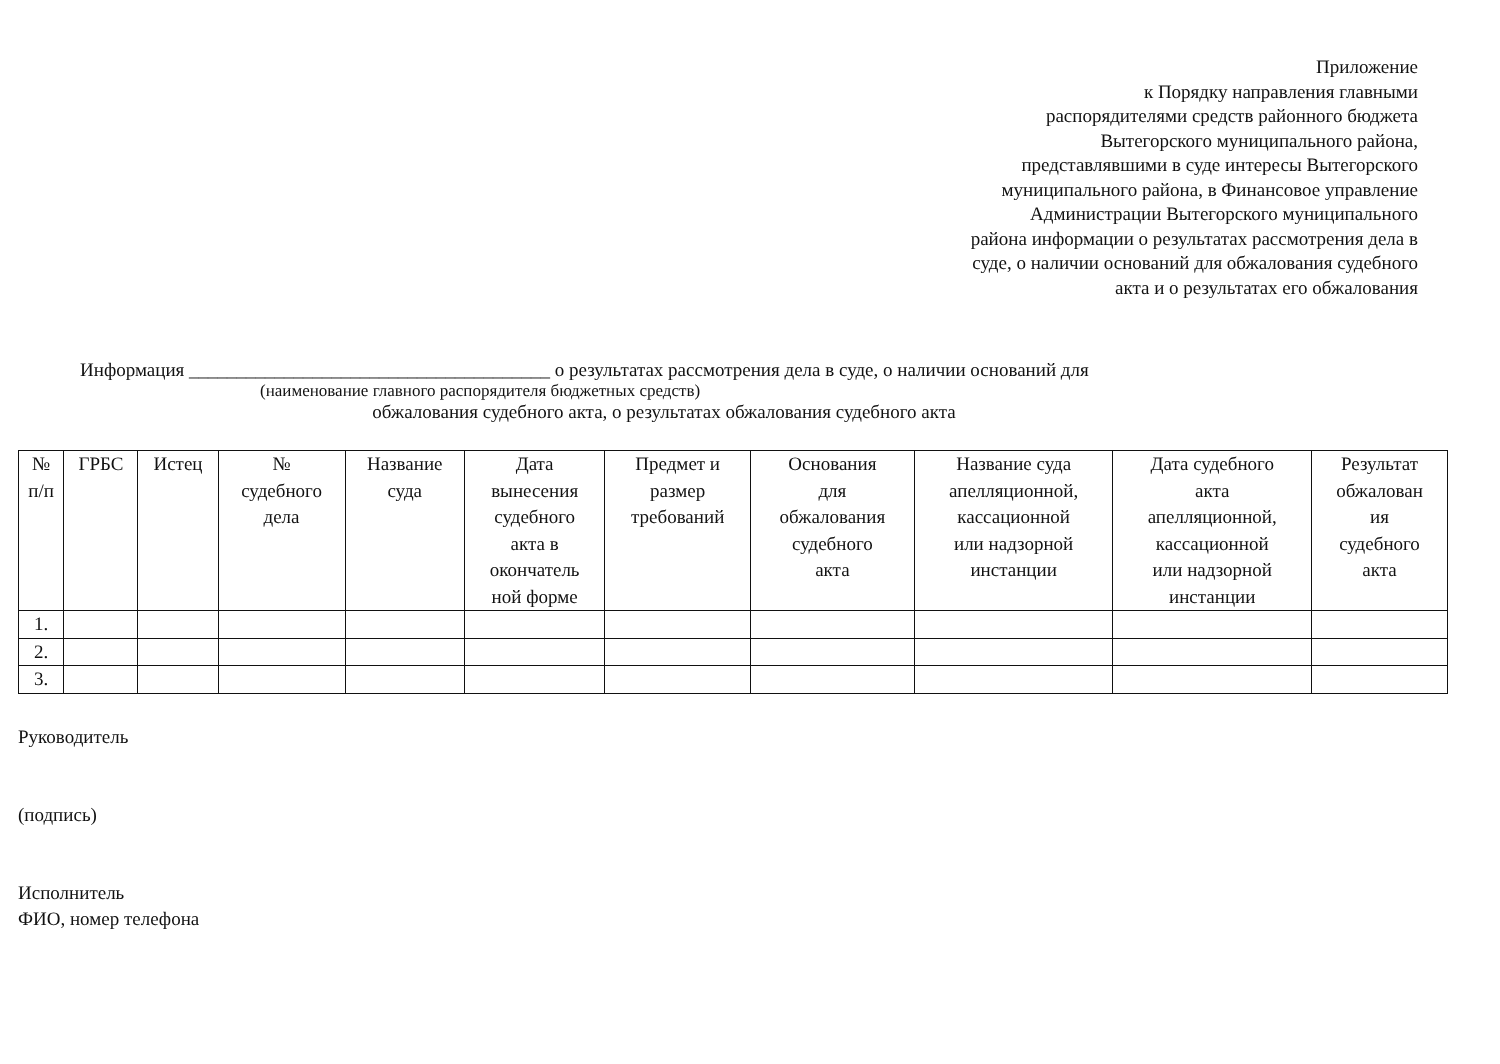Приложение
к Порядку направления главными
распорядителями средств районного бюджета
Вытегорского муниципального района,
представлявшими в суде интересы Вытегорского
муниципального района, в Финансовое управление
Администрации Вытегорского муниципального
района информации о результатах рассмотрения дела в
суде, о наличии оснований для обжалования судебного
акта и о результатах его обжалования
Информация ______________________________________ о результатах рассмотрения дела в суде, о наличии оснований для
(наименование главного распорядителя бюджетных средств)
обжалования судебного акта, о результатах обжалования судебного акта
| № п/п | ГРБС | Истец | № судебного дела | Название суда | Дата вынесения судебного акта в окончатель ной форме | Предмет и размер требований | Основания для обжалования судебного акта | Название суда апелляционной, кассационной или надзорной инстанции | Дата судебного акта апелляционной, кассационной или надзорной инстанции | Результат обжалован ия судебного акта |
| --- | --- | --- | --- | --- | --- | --- | --- | --- | --- | --- |
| 1. | | | | | | | | | | |
| 2. | | | | | | | | | | |
| 3. | | | | | | | | | | |
Руководитель
(подпись)
Исполнитель
ФИО, номер телефона